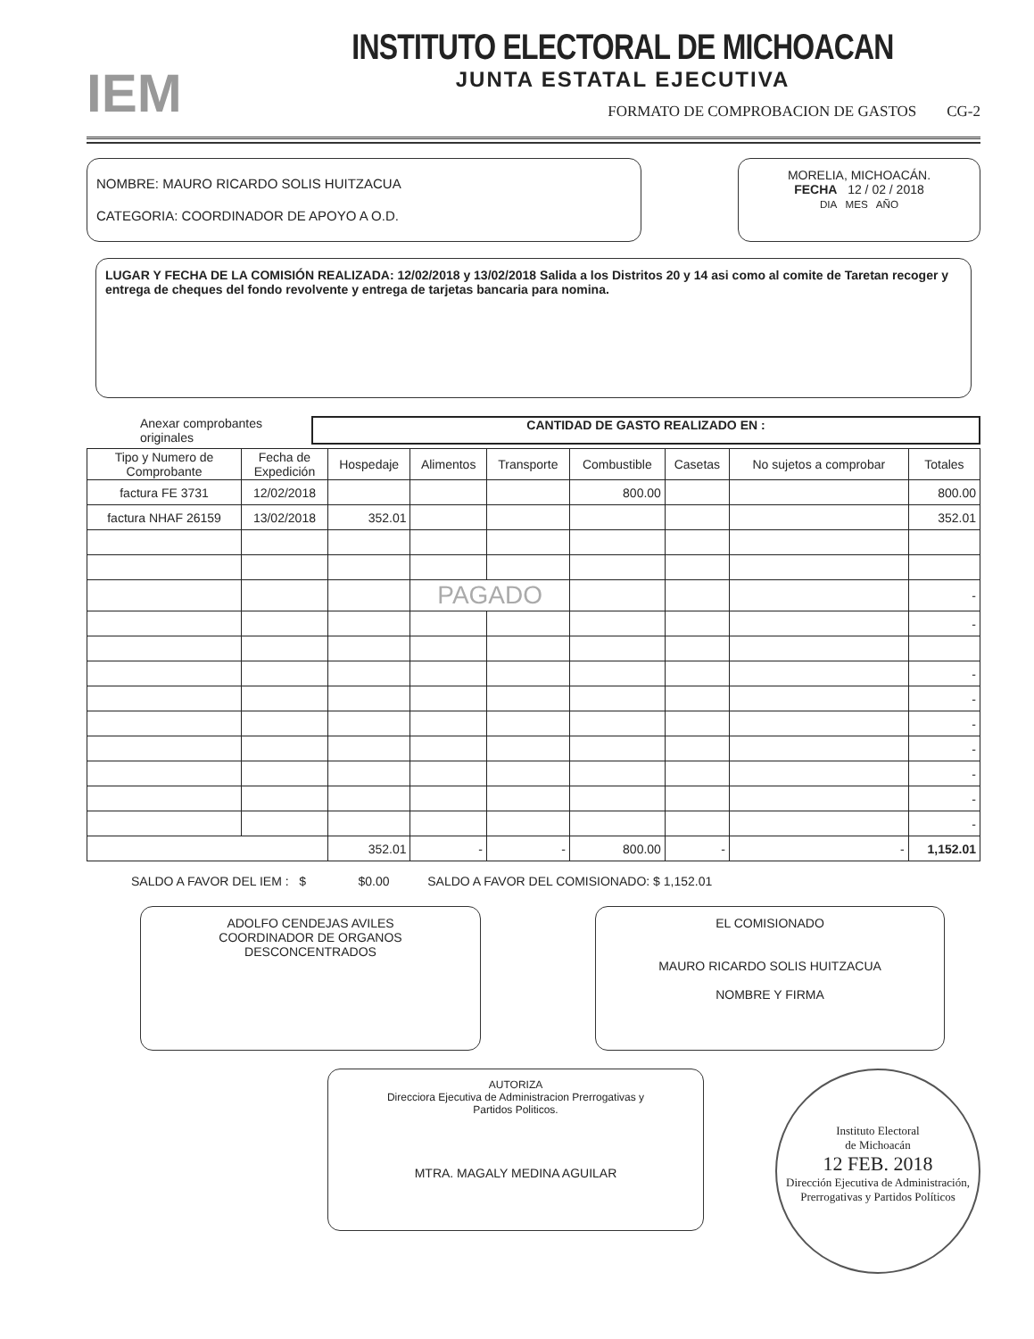IEM
INSTITUTO ELECTORAL DE MICHOACAN
JUNTA ESTATAL EJECUTIVA
FORMATO DE COMPROBACION DE GASTOS CG-2
NOMBRE: MAURO RICARDO SOLIS HUITZACUA
CATEGORIA: COORDINADOR DE APOYO A O.D.
MORELIA, MICHOACÁN.
FECHA 12 / 02 / 2018
DIA MES AÑO
LUGAR Y FECHA DE LA COMISIÓN REALIZADA: 12/02/2018 y 13/02/2018 Salida a los Distritos 20 y 14 asi como al comite de Taretan recoger y entrega de cheques del fondo revolvente y entrega de tarjetas bancaria para nomina.
Anexar comprobantes originales CANTIDAD DE GASTO REALIZADO EN :
| Tipo y Numero de Comprobante | Fecha de Expedición | Hospedaje | Alimentos | Transporte | Combustible | Casetas | No sujetos a comprobar | Totales |
| --- | --- | --- | --- | --- | --- | --- | --- | --- |
| factura FE 3731 | 12/02/2018 | | | | 800.00 | | | 800.00 |
| factura NHAF 26159 | 13/02/2018 | 352.01 | | | | | | 352.01 |
| | | | PAGADO | | | | | - |
| | | | | | | | | - |
| | | | | | | | | - |
| | | | | | | | | - |
| | | | | | | | | - |
| | | | | | | | | - |
| | | | | | | | | - |
| | | | | | | | | - |
| | | | | | | | | - |
| | | 352.01 | - | - | 800.00 | - | - | 1,152.01 |
SALDO A FAVOR DEL IEM : $ $0.00 SALDO A FAVOR DEL COMISIONADO: $ 1,152.01
ADOLFO CENDEJAS AVILES
COORDINADOR DE ORGANOS
DESCONCENTRADOS
EL COMISIONADO
MAURO RICARDO SOLIS HUITZACUA
NOMBRE Y FIRMA
AUTORIZA
Direcciora Ejecutiva de Administracion Prerrogativas y
Partidos Politicos.
MTRA. MAGALY MEDINA AGUILAR
Instituto Electoral
de Michoacán
12 FEB. 2018
Dirección Ejecutiva de Administración, Prerrogativas y Partidos Políticos